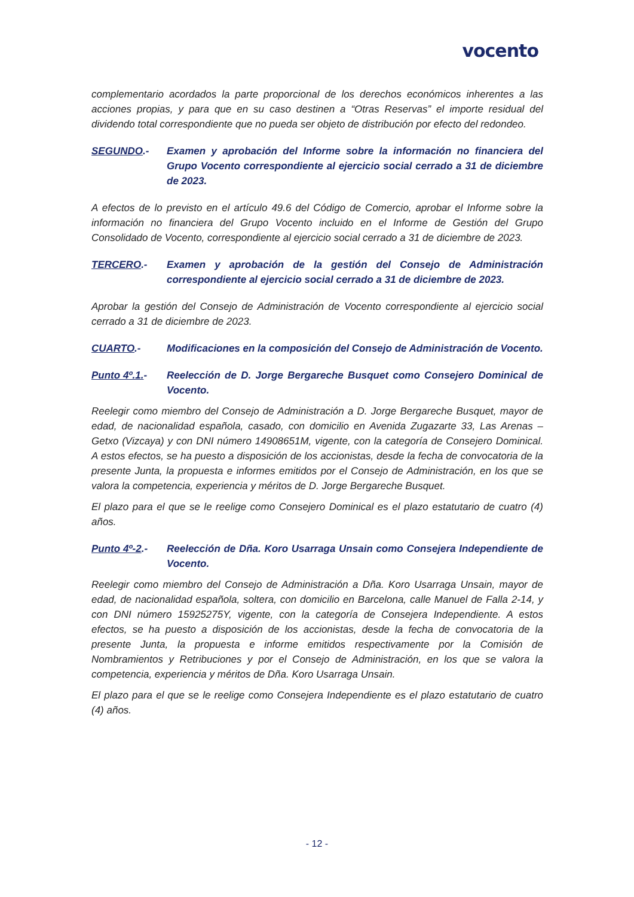vocento
complementario acordados la parte proporcional de los derechos económicos inherentes a las acciones propias, y para que en su caso destinen a “Otras Reservas” el importe residual del dividendo total correspondiente que no pueda ser objeto de distribución por efecto del redondeo.
SEGUNDO.- Examen y aprobación del Informe sobre la información no financiera del Grupo Vocento correspondiente al ejercicio social cerrado a 31 de diciembre de 2023.
A efectos de lo previsto en el artículo 49.6 del Código de Comercio, aprobar el Informe sobre la información no financiera del Grupo Vocento incluido en el Informe de Gestión del Grupo Consolidado de Vocento, correspondiente al ejercicio social cerrado a 31 de diciembre de 2023.
TERCERO.- Examen y aprobación de la gestión del Consejo de Administración correspondiente al ejercicio social cerrado a 31 de diciembre de 2023.
Aprobar la gestión del Consejo de Administración de Vocento correspondiente al ejercicio social cerrado a 31 de diciembre de 2023.
CUARTO.- Modificaciones en la composición del Consejo de Administración de Vocento.
Punto 4º.1.- Reelección de D. Jorge Bergareche Busquet como Consejero Dominical de Vocento.
Reelegir como miembro del Consejo de Administración a D. Jorge Bergareche Busquet, mayor de edad, de nacionalidad española, casado, con domicilio en Avenida Zugazarte 33, Las Arenas – Getxo (Vizcaya) y con DNI número 14908651M, vigente, con la categoría de Consejero Dominical. A estos efectos, se ha puesto a disposición de los accionistas, desde la fecha de convocatoria de la presente Junta, la propuesta e informes emitidos por el Consejo de Administración, en los que se valora la competencia, experiencia y méritos de D. Jorge Bergareche Busquet.
El plazo para el que se le reelige como Consejero Dominical es el plazo estatutario de cuatro (4) años.
Punto 4º-2.- Reelección de Dña. Koro Usarraga Unsain como Consejera Independiente de Vocento.
Reelegir como miembro del Consejo de Administración a Dña. Koro Usarraga Unsain, mayor de edad, de nacionalidad española, soltera, con domicilio en Barcelona, calle Manuel de Falla 2-14, y con DNI número 15925275Y, vigente, con la categoría de Consejera Independiente. A estos efectos, se ha puesto a disposición de los accionistas, desde la fecha de convocatoria de la presente Junta, la propuesta e informe emitidos respectivamente por la Comisión de Nombramientos y Retribuciones y por el Consejo de Administración, en los que se valora la competencia, experiencia y méritos de Dña. Koro Usarraga Unsain.
El plazo para el que se le reelige como Consejera Independiente es el plazo estatutario de cuatro (4) años.
- 12 -